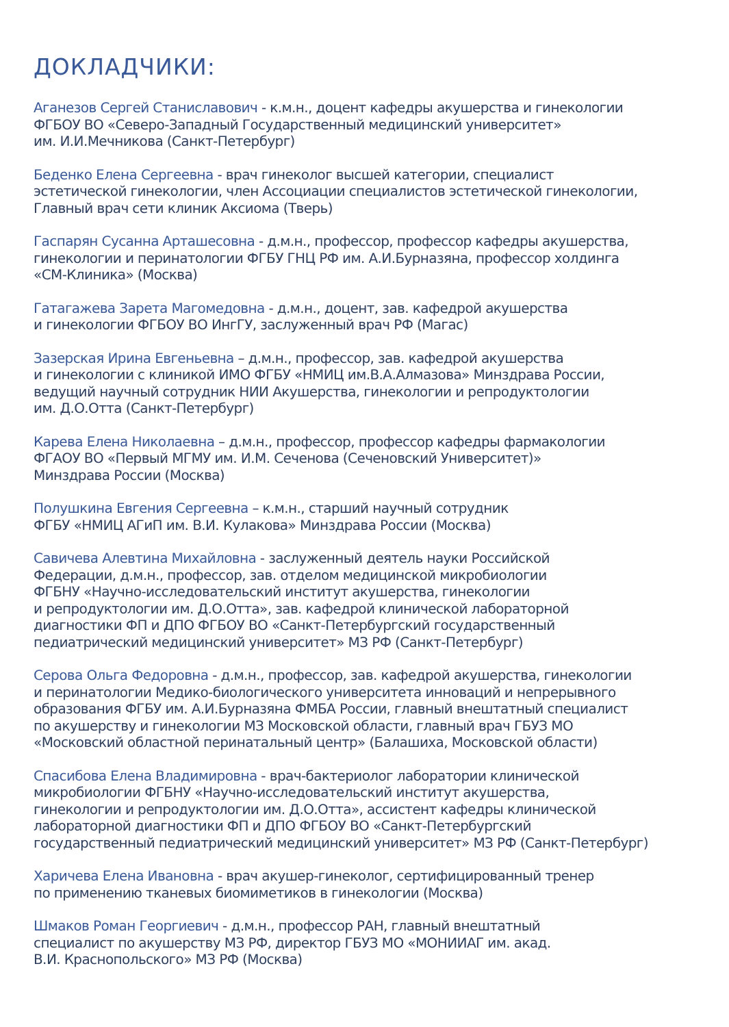ДОКЛАДЧИКИ:
Аганезов Сергей Станиславович - к.м.н., доцент кафедры акушерства и гинекологии
ФГБОУ ВО «Северо-Западный Государственный медицинский университет»
им. И.И.Мечникова (Санкт-Петербург)
Беденко Елена Сергеевна - врач гинеколог высшей категории, специалист
эстетической гинекологии, член Ассоциации специалистов эстетической гинекологии,
Главный врач сети клиник Аксиома (Тверь)
Гаспарян Сусанна Арташесовна - д.м.н., профессор, профессор кафедры акушерства,
гинекологии и перинатологии ФГБУ ГНЦ РФ им. А.И.Бурназяна, профессор холдинга
«СМ-Клиника» (Москва)
Гатагажева Зарета Магомедовна - д.м.н., доцент, зав. кафедрой акушерства
и гинекологии ФГБОУ ВО ИнгГУ, заслуженный врач РФ (Магас)
Зазерская Ирина Евгеньевна – д.м.н., профессор, зав. кафедрой акушерства
и гинекологии с клиникой ИМО ФГБУ «НМИЦ им.В.А.Алмазова» Минздрава России,
ведущий научный сотрудник НИИ Акушерства, гинекологии и репродуктологии
им. Д.О.Отта (Санкт-Петербург)
Карева Елена Николаевна – д.м.н., профессор, профессор кафедры фармакологии
ФГАОУ ВО «Первый МГМУ им. И.М. Сеченова (Сеченовский Университет)»
Минздрава России (Москва)
Полушкина Евгения Сергеевна – к.м.н., старший научный сотрудник
ФГБУ «НМИЦ АГиП им. В.И. Кулакова» Минздрава России (Москва)
Савичева Алевтина Михайловна - заслуженный деятель науки Российской
Федерации, д.м.н., профессор, зав. отделом медицинской микробиологии
ФГБНУ «Научно-исследовательский институт акушерства, гинекологии
и репродуктологии им. Д.О.Отта», зав. кафедрой клинической лабораторной
диагностики ФП и ДПО ФГБОУ ВО «Санкт-Петербургский государственный
педиатрический медицинский университет» МЗ РФ (Санкт-Петербург)
Серова Ольга Федоровна - д.м.н., профессор, зав. кафедрой акушерства, гинекологии
и перинатологии Медико-биологического университета инноваций и непрерывного
образования ФГБУ им. А.И.Бурназяна ФМБА России, главный внештатный специалист
по акушерству и гинекологии МЗ Московской области, главный врач ГБУЗ МО
«Московский областной перинатальный центр» (Балашиха, Московской области)
Спасибова Елена Владимировна - врач-бактериолог лаборатории клинической
микробиологии ФГБНУ «Научно-исследовательский институт акушерства,
гинекологии и репродуктологии им. Д.О.Отта», ассистент кафедры клинической
лабораторной диагностики ФП и ДПО ФГБОУ ВО «Санкт-Петербургский
государственный педиатрический медицинский университет» МЗ РФ (Санкт-Петербург)
Харичева Елена Ивановна - врач акушер-гинеколог, сертифицированный тренер
по применению тканевых биомиметиков в гинекологии (Москва)
Шмаков Роман Георгиевич - д.м.н., профессор РАН, главный внештатный
специалист по акушерству МЗ РФ, директор ГБУЗ МО «МОНИИАГ им. акад.
В.И. Краснопольского» МЗ РФ (Москва)